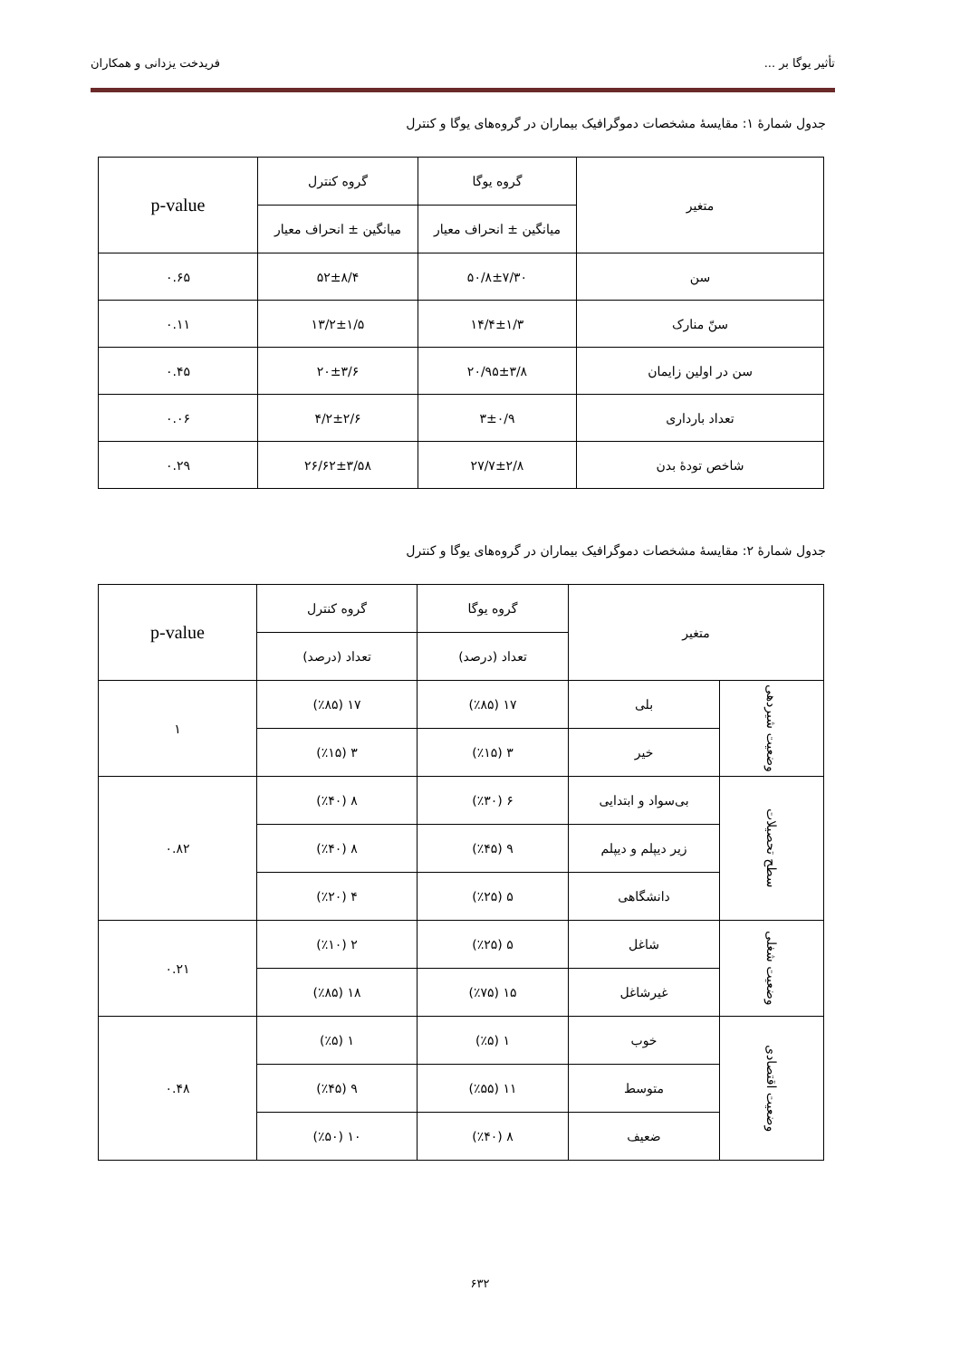تأثیر یوگا بر ... فریدخت یزدانی و همکاران
جدول شمارهٔ ۱: مقایسهٔ مشخصات دموگرافیک بیماران در گروه‌های یوگا و کنترل
| متغیر | گروه یوگا | گروه کنترل | p-value |
| --- | --- | --- | --- |
| | میانگین ± انحراف معیار | میانگین ± انحراف معیار | |
| سن | ۵۰/۸±۷/۳۰ | ۵۲±۸/۴ | ۰.۶۵ |
| سنّ منارک | ۱۴/۴±۱/۳ | ۱۳/۲±۱/۵ | ۰.۱۱ |
| سن در اولین زایمان | ۲۰/۹۵±۳/۸ | ۲۰±۳/۶ | ۰.۴۵ |
| تعداد بارداری | ۳±۰/۹ | ۴/۲±۲/۶ | ۰.۰۶ |
| شاخص تودهٔ بدن | ۲۷/۷±۲/۸ | ۲۶/۶۲±۳/۵۸ | ۰.۲۹ |
جدول شمارهٔ ۲: مقایسهٔ مشخصات دموگرافیک بیماران در گروه‌های یوگا و کنترل
| متغیر | | گروه یوگا | گروه کنترل | p-value |
| --- | --- | --- | --- | --- |
| | | تعداد (درصد) | تعداد (درصد) | |
| وضعیت شیردهی | بلی | ۱۷ (٪۸۵) | ۱۷ (٪۸۵) | ۱ |
| | خیر | ۳ (٪۱۵) | ۳ (٪۱۵) | |
| سطح تحصیلات | بی‌سواد و ابتدایی | ۶ (٪۳۰) | ۸ (٪۴۰) | ۰.۸۲ |
| | زیر دیپلم و دیپلم | ۹ (٪۴۵) | ۸ (٪۴۰) | |
| | دانشگاهی | ۵ (٪۲۵) | ۴ (٪۲۰) | |
| وضعیت شغلی | شاغل | ۵ (٪۲۵) | ۲ (٪۱۰) | ۰.۲۱ |
| | غیرشاغل | ۱۵ (٪۷۵) | ۱۸ (٪۸۵) | |
| وضعیت اقتصادی | خوب | ۱ (٪۵) | ۱ (٪۵) | ۰.۴۸ |
| | متوسط | ۱۱ (٪۵۵) | ۹ (٪۴۵) | |
| | ضعیف | ۸ (٪۴۰) | ۱۰ (٪۵۰) | |
۶۳۲